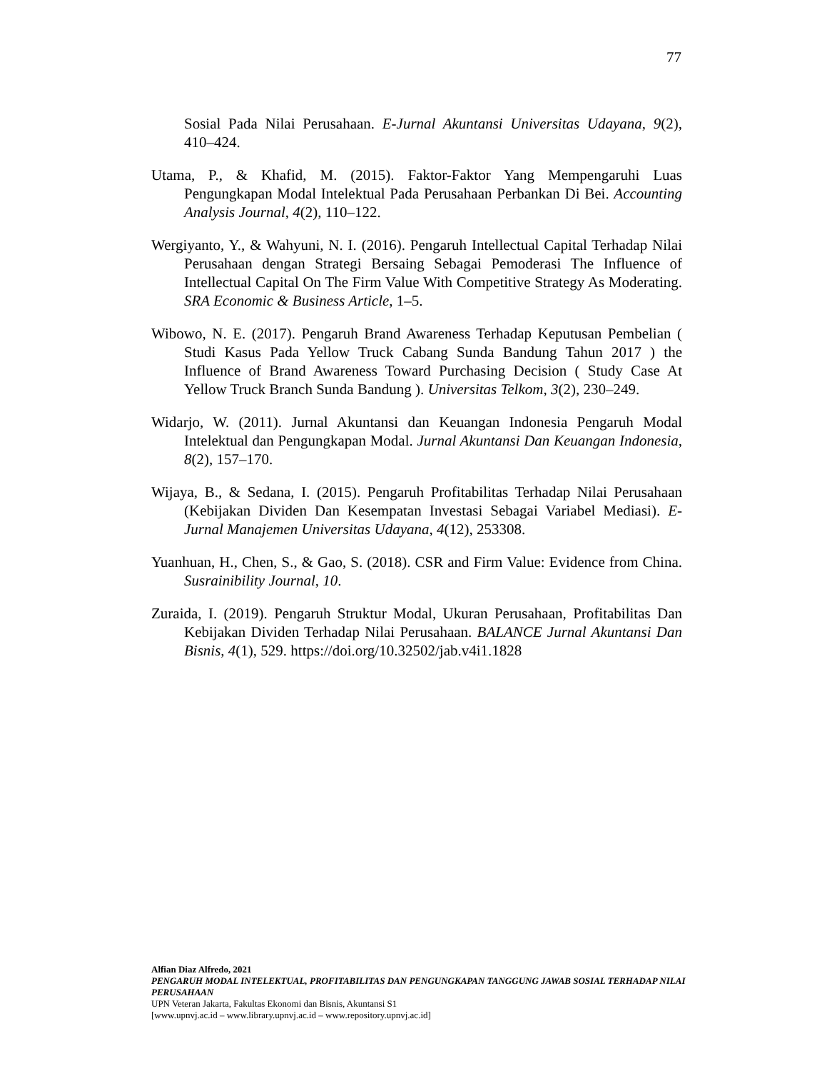77
Sosial Pada Nilai Perusahaan. E-Jurnal Akuntansi Universitas Udayana, 9(2), 410–424.
Utama, P., & Khafid, M. (2015). Faktor-Faktor Yang Mempengaruhi Luas Pengungkapan Modal Intelektual Pada Perusahaan Perbankan Di Bei. Accounting Analysis Journal, 4(2), 110–122.
Wergiyanto, Y., & Wahyuni, N. I. (2016). Pengaruh Intellectual Capital Terhadap Nilai Perusahaan dengan Strategi Bersaing Sebagai Pemoderasi The Influence of Intellectual Capital On The Firm Value With Competitive Strategy As Moderating. SRA Economic & Business Article, 1–5.
Wibowo, N. E. (2017). Pengaruh Brand Awareness Terhadap Keputusan Pembelian ( Studi Kasus Pada Yellow Truck Cabang Sunda Bandung Tahun 2017 ) the Influence of Brand Awareness Toward Purchasing Decision ( Study Case At Yellow Truck Branch Sunda Bandung ). Universitas Telkom, 3(2), 230–249.
Widarjo, W. (2011). Jurnal Akuntansi dan Keuangan Indonesia Pengaruh Modal Intelektual dan Pengungkapan Modal. Jurnal Akuntansi Dan Keuangan Indonesia, 8(2), 157–170.
Wijaya, B., & Sedana, I. (2015). Pengaruh Profitabilitas Terhadap Nilai Perusahaan (Kebijakan Dividen Dan Kesempatan Investasi Sebagai Variabel Mediasi). E-Jurnal Manajemen Universitas Udayana, 4(12), 253308.
Yuanhuan, H., Chen, S., & Gao, S. (2018). CSR and Firm Value: Evidence from China. Susrainibility Journal, 10.
Zuraida, I. (2019). Pengaruh Struktur Modal, Ukuran Perusahaan, Profitabilitas Dan Kebijakan Dividen Terhadap Nilai Perusahaan. BALANCE Jurnal Akuntansi Dan Bisnis, 4(1), 529. https://doi.org/10.32502/jab.v4i1.1828
Alfian Diaz Alfredo, 2021
PENGARUH MODAL INTELEKTUAL, PROFITABILITAS DAN PENGUNGKAPAN TANGGUNG JAWAB SOSIAL TERHADAP NILAI PERUSAHAAN
UPN Veteran Jakarta, Fakultas Ekonomi dan Bisnis, Akuntansi S1
[www.upnvj.ac.id – www.library.upnvj.ac.id – www.repository.upnvj.ac.id]